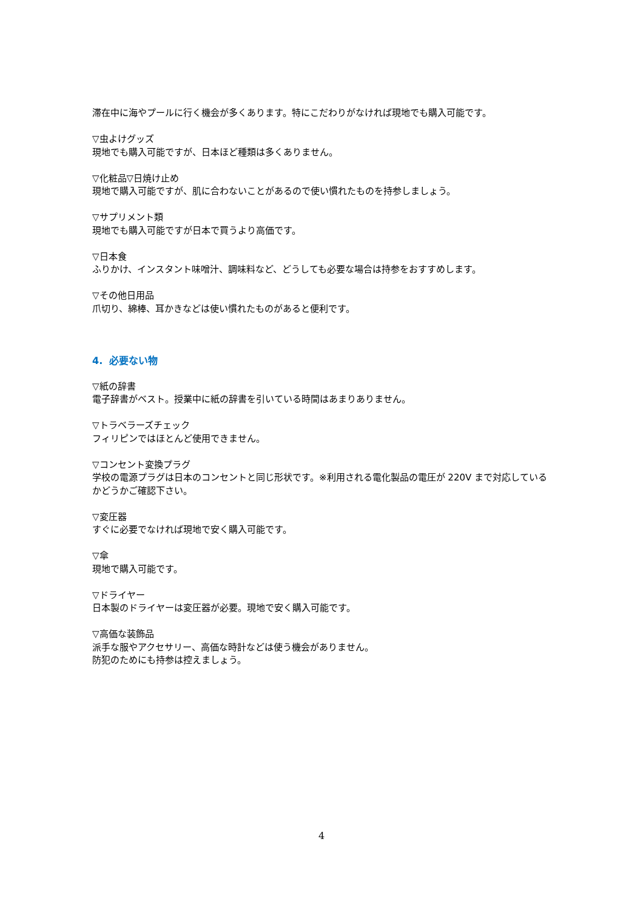滞在中に海やプールに行く機会が多くあります。特にこだわりがなければ現地でも購入可能です。
▽虫よけグッズ
現地でも購入可能ですが、日本ほど種類は多くありません。
▽化粧品▽日焼け止め
現地で購入可能ですが、肌に合わないことがあるので使い慣れたものを持参しましょう。
▽サプリメント類
現地でも購入可能ですが日本で買うより高価です。
▽日本食
ふりかけ、インスタント味噌汁、調味料など、どうしても必要な場合は持参をおすすめします。
▽その他日用品
爪切り、綿棒、耳かきなどは使い慣れたものがあると便利です。
4. 必要ない物
▽紙の辞書
電子辞書がベスト。授業中に紙の辞書を引いている時間はあまりありません。
▽トラベラーズチェック
フィリピンではほとんど使用できません。
▽コンセント変換プラグ
学校の電源プラグは日本のコンセントと同じ形状です。※利用される電化製品の電圧が 220V まで対応しているかどうかご確認下さい。
▽変圧器
すぐに必要でなければ現地で安く購入可能です。
▽傘
現地で購入可能です。
▽ドライヤー
日本製のドライヤーは変圧器が必要。現地で安く購入可能です。
▽高価な装飾品
派手な服やアクセサリー、高価な時計などは使う機会がありません。
防犯のためにも持参は控えましょう。
4